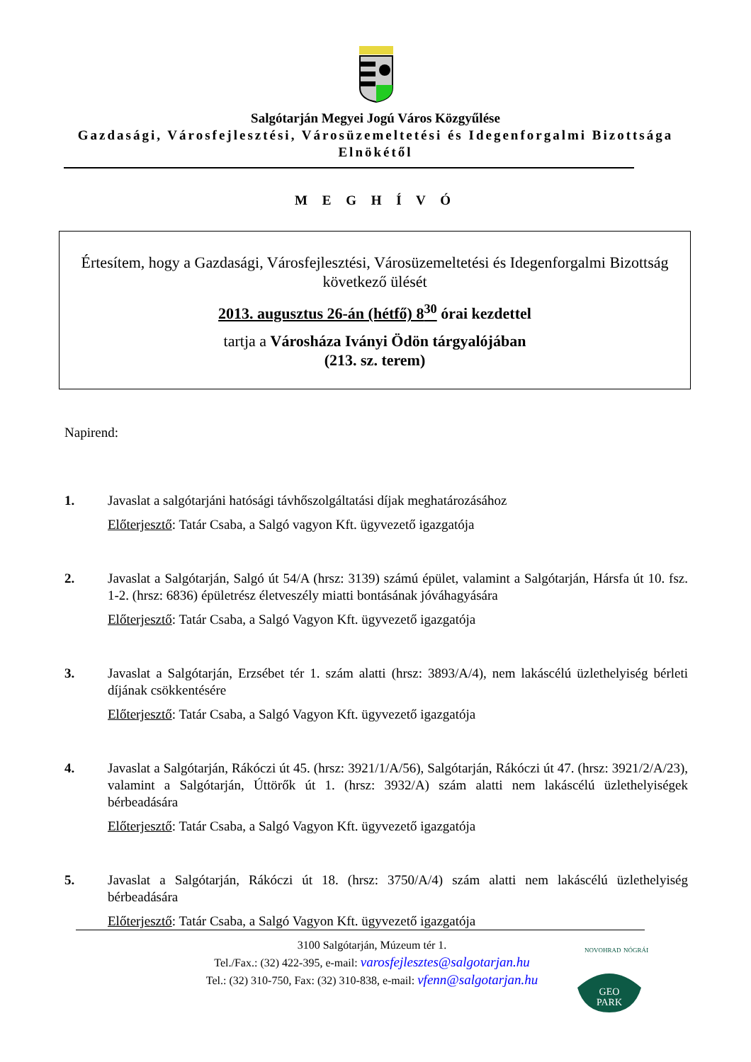Salgótarján Megyei Jogú Város Közgyűlése
Gazdasági, Városfejlesztési, Városüzemeltetési és Idegenforgalmi Bizottsága
Elnökétől
M E G H Í V Ó
Értesítem, hogy a Gazdasági, Városfejlesztési, Városüzemeltetési és Idegenforgalmi Bizottság következő ülését
2013. augusztus 26-án (hétfő) 8<sup>30</sup> órai kezdettel
tartja a Városháza Iványi Ödön tárgyalójában
(213. sz. terem)
Napirend:
1. Javaslat a salgótarjáni hatósági távhőszolgáltatási díjak meghatározásához
Előterjesztő: Tatár Csaba, a Salgó vagyon Kft. ügyvezető igazgatója
2. Javaslat a Salgótarján, Salgó út 54/A (hrsz: 3139) számú épület, valamint a Salgótarján, Hársfa út 10. fsz. 1-2. (hrsz: 6836) épületrész életveszély miatti bontásának jóváhagyására
Előterjesztő: Tatár Csaba, a Salgó Vagyon Kft. ügyvezető igazgatója
3. Javaslat a Salgótarján, Erzsébet tér 1. szám alatti (hrsz: 3893/A/4), nem lakáscélú üzlethelyiség bérleti díjának csökkentésére
Előterjesztő: Tatár Csaba, a Salgó Vagyon Kft. ügyvezető igazgatója
4. Javaslat a Salgótarján, Rákóczi út 45. (hrsz: 3921/1/A/56), Salgótarján, Rákóczi út 47. (hrsz: 3921/2/A/23), valamint a Salgótarján, Úttörők út 1. (hrsz: 3932/A) szám alatti nem lakáscélú üzlethelyiségek bérbeadására
Előterjesztő: Tatár Csaba, a Salgó Vagyon Kft. ügyvezető igazgatója
5. Javaslat a Salgótarján, Rákóczi út 18. (hrsz: 3750/A/4) szám alatti nem lakáscélú üzlethelyiség bérbeadására
Előterjesztő: Tatár Csaba, a Salgó Vagyon Kft. ügyvezető igazgatója
3100 Salgótarján, Múzeum tér 1.
Tel./Fax.: (32) 422-395, e-mail: varosfejlesztes@salgotarjan.hu
Tel.: (32) 310-750, Fax: (32) 310-838, e-mail: vfenn@salgotarjan.hu
GEO
PARK
NOVOHRAD
NÓGRÁD